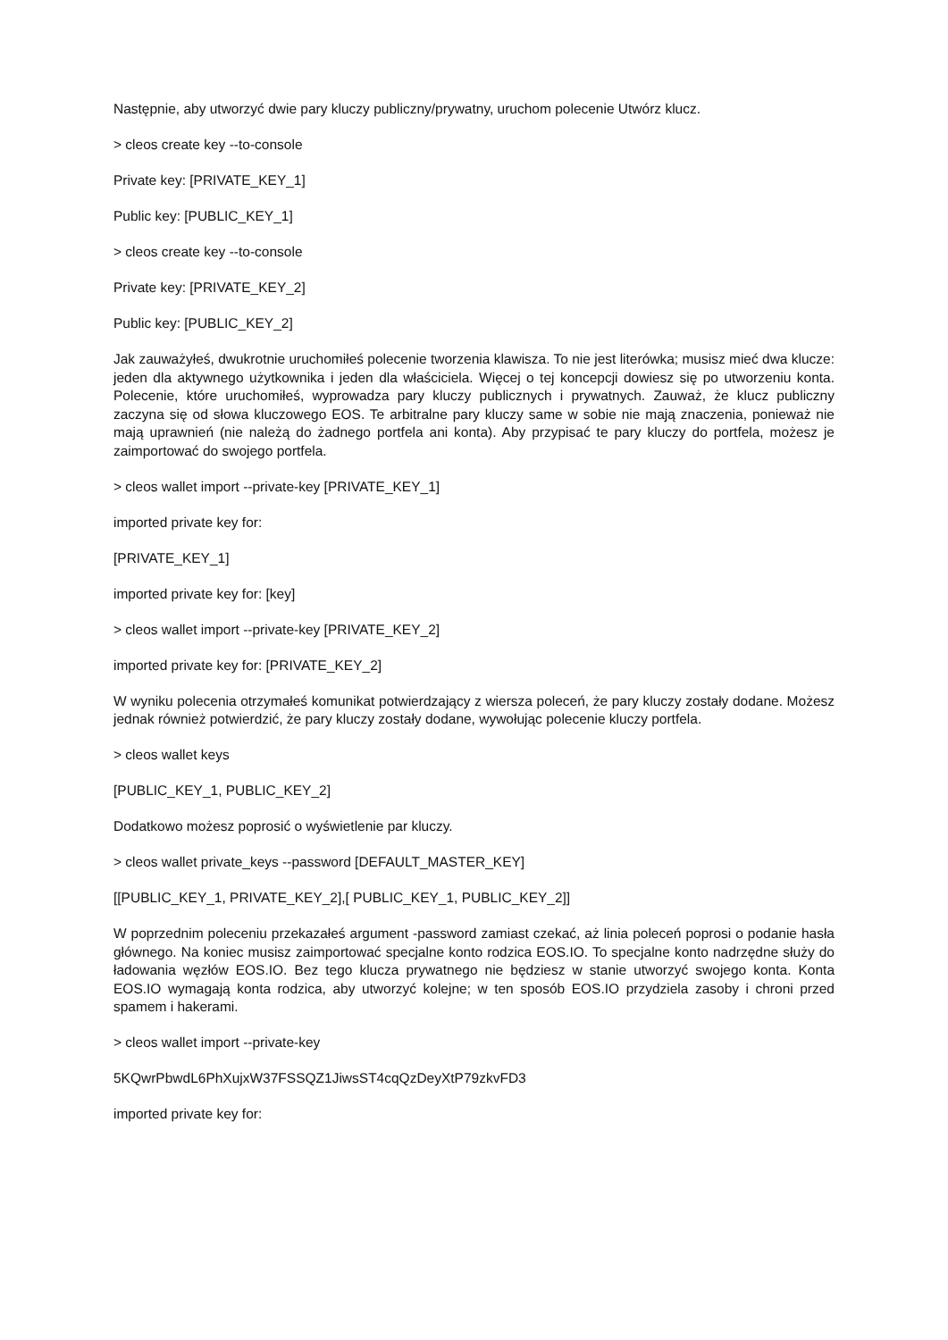Następnie, aby utworzyć dwie pary kluczy publiczny/prywatny, uruchom polecenie Utwórz klucz.
> cleos create key --to-console
Private key: [PRIVATE_KEY_1]
Public key: [PUBLIC_KEY_1]
> cleos create key --to-console
Private key: [PRIVATE_KEY_2]
Public key: [PUBLIC_KEY_2]
Jak zauważyłeś, dwukrotnie uruchomiłeś polecenie tworzenia klawisza. To nie jest literówka; musisz mieć dwa klucze: jeden dla aktywnego użytkownika i jeden dla właściciela. Więcej o tej koncepcji dowiesz się po utworzeniu konta. Polecenie, które uruchomiłeś, wyprowadza pary kluczy publicznych i prywatnych. Zauważ, że klucz publiczny zaczyna się od słowa kluczowego EOS. Te arbitralne pary kluczy same w sobie nie mają znaczenia, ponieważ nie mają uprawnień (nie należą do żadnego portfela ani konta). Aby przypisać te pary kluczy do portfela, możesz je zaimportować do swojego portfela.
> cleos wallet import --private-key [PRIVATE_KEY_1]
imported private key for:
[PRIVATE_KEY_1]
imported private key for: [key]
> cleos wallet import --private-key [PRIVATE_KEY_2]
imported private key for: [PRIVATE_KEY_2]
W wyniku polecenia otrzymałeś komunikat potwierdzający z wiersza poleceń, że pary kluczy zostały dodane. Możesz jednak również potwierdzić, że pary kluczy zostały dodane, wywołując polecenie kluczy portfela.
> cleos wallet keys
[PUBLIC_KEY_1, PUBLIC_KEY_2]
Dodatkowo możesz poprosić o wyświetlenie par kluczy.
> cleos wallet private_keys --password [DEFAULT_MASTER_KEY]
[[PUBLIC_KEY_1, PRIVATE_KEY_2],[ PUBLIC_KEY_1, PUBLIC_KEY_2]]
W poprzednim poleceniu przekazałeś argument -password zamiast czekać, aż linia poleceń poprosi o podanie hasła głównego. Na koniec musisz zaimportować specjalne konto rodzica EOS.IO. To specjalne konto nadrzędne służy do ładowania węzłów EOS.IO. Bez tego klucza prywatnego nie będziesz w stanie utworzyć swojego konta. Konta EOS.IO wymagają konta rodzica, aby utworzyć kolejne; w ten sposób EOS.IO przydziela zasoby i chroni przed spamem i hakerami.
> cleos wallet import --private-key
5KQwrPbwdL6PhXujxW37FSSQZ1JiwsST4cqQzDeyXtP79zkvFD3
imported private key for: